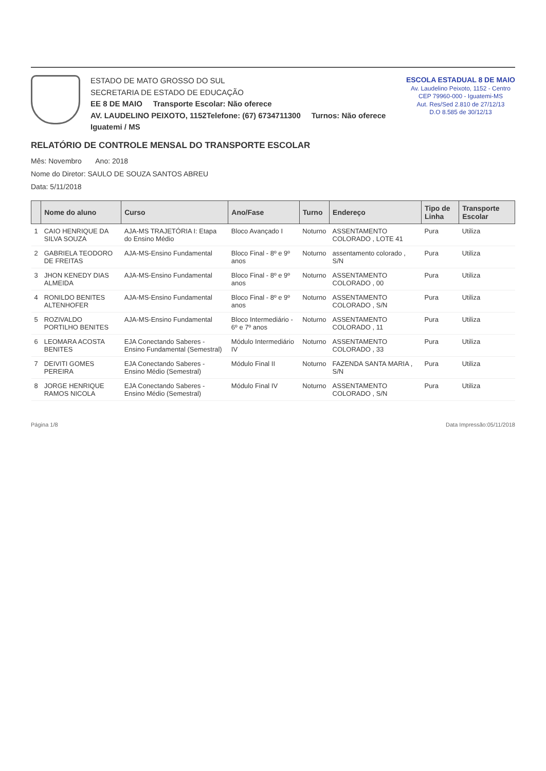ESTADO DE MATO GROSSO DO SUL
SECRETARIA DE ESTADO DE EDUCAÇÃO
EE 8 DE MAIO Transporte Escolar: Não oferece
AV. LAUDELINO PEIXOTO, 1152Telefone: (67) 6734711300 Turnos: Não oferece
Iguatemi / MS
ESCOLA ESTADUAL 8 DE MAIO
Av. Laudelino Peixoto, 1152 - Centro
CEP 79960-000 - Iguatemi-MS
Aut. Res/Sed 2.810 de 27/12/13
D.O 8.585 de 30/12/13
RELATÓRIO DE CONTROLE MENSAL DO TRANSPORTE ESCOLAR
Mês: Novembro Ano: 2018
Nome do Diretor: SAULO DE SOUZA SANTOS ABREU
Data: 5/11/2018
| | Nome do aluno | Curso | Ano/Fase | Turno | Endereço | Tipo de Linha | Transporte Escolar |
| --- | --- | --- | --- | --- | --- | --- | --- |
| 1 | CAIO HENRIQUE DA SILVA SOUZA | AJA-MS TRAJETÓRIA I: Etapa do Ensino Médio | Bloco Avançado I | Noturno | ASSENTAMENTO COLORADO , LOTE 41 | Pura | Utiliza |
| 2 | GABRIELA TEODORO DE FREITAS | AJA-MS-Ensino Fundamental | Bloco Final - 8º e 9º anos | Noturno | assentamento colorado , S/N | Pura | Utiliza |
| 3 | JHON KENEDY DIAS ALMEIDA | AJA-MS-Ensino Fundamental | Bloco Final - 8º e 9º anos | Noturno | ASSENTAMENTO COLORADO , 00 | Pura | Utiliza |
| 4 | RONILDO BENITES ALTENHOFER | AJA-MS-Ensino Fundamental | Bloco Final - 8º e 9º anos | Noturno | ASSENTAMENTO COLORADO , S/N | Pura | Utiliza |
| 5 | ROZIVALDO PORTILHO BENITES | AJA-MS-Ensino Fundamental | Bloco Intermediário - 6º e 7º anos | Noturno | ASSENTAMENTO COLORADO , 11 | Pura | Utiliza |
| 6 | LEOMARA ACOSTA BENITES | EJA Conectando Saberes - Ensino Fundamental (Semestral) | Módulo Intermediário IV | Noturno | ASSENTAMENTO COLORADO , 33 | Pura | Utiliza |
| 7 | DEIVITI GOMES PEREIRA | EJA Conectando Saberes - Ensino Médio (Semestral) | Módulo Final II | Noturno | FAZENDA SANTA MARIA , S/N | Pura | Utiliza |
| 8 | JORGE HENRIQUE RAMOS NICOLA | EJA Conectando Saberes - Ensino Médio (Semestral) | Módulo Final IV | Noturno | ASSENTAMENTO COLORADO , S/N | Pura | Utiliza |
Página 1/8 Data Impressão:05/11/2018